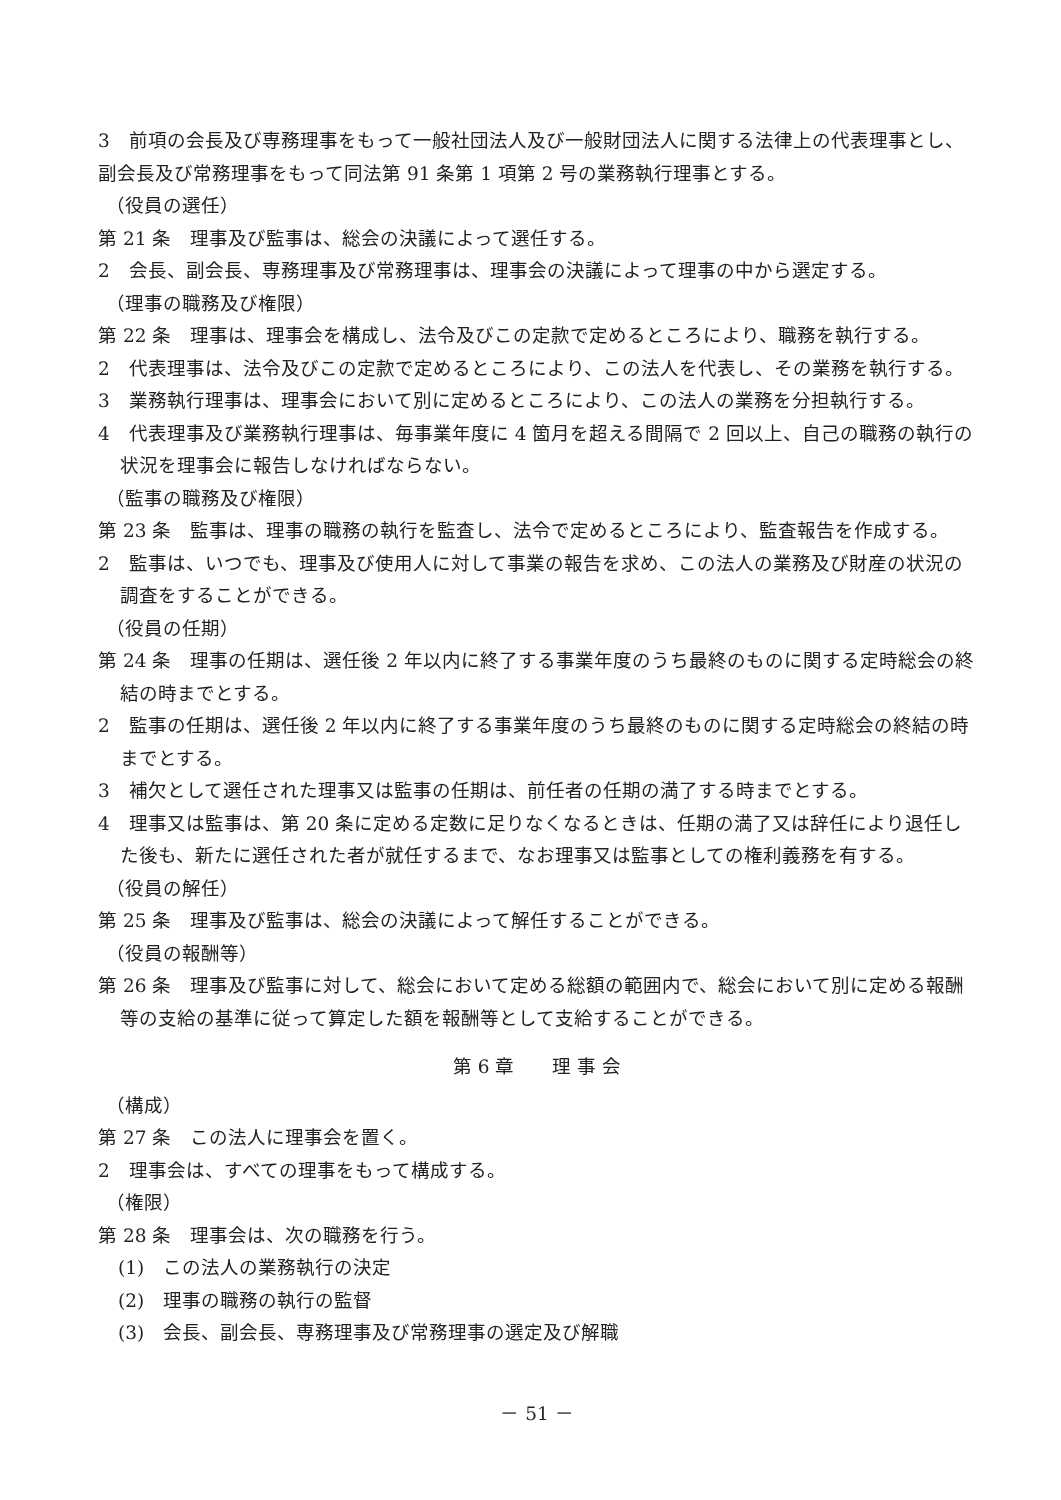3　前項の会長及び専務理事をもって一般社団法人及び一般財団法人に関する法律上の代表理事とし、副会長及び常務理事をもって同法第 91 条第 1 項第 2 号の業務執行理事とする。
（役員の選任）
第 21 条　理事及び監事は、総会の決議によって選任する。
2　会長、副会長、専務理事及び常務理事は、理事会の決議によって理事の中から選定する。
（理事の職務及び権限）
第 22 条　理事は、理事会を構成し、法令及びこの定款で定めるところにより、職務を執行する。
2　代表理事は、法令及びこの定款で定めるところにより、この法人を代表し、その業務を執行する。
3　業務執行理事は、理事会において別に定めるところにより、この法人の業務を分担執行する。
4　代表理事及び業務執行理事は、毎事業年度に 4 箇月を超える間隔で 2 回以上、自己の職務の執行の状況を理事会に報告しなければならない。
（監事の職務及び権限）
第 23 条　監事は、理事の職務の執行を監査し、法令で定めるところにより、監査報告を作成する。
2　監事は、いつでも、理事及び使用人に対して事業の報告を求め、この法人の業務及び財産の状況の調査をすることができる。
（役員の任期）
第 24 条　理事の任期は、選任後 2 年以内に終了する事業年度のうち最終のものに関する定時総会の終結の時までとする。
2　監事の任期は、選任後 2 年以内に終了する事業年度のうち最終のものに関する定時総会の終結の時までとする。
3　補欠として選任された理事又は監事の任期は、前任者の任期の満了する時までとする。
4　理事又は監事は、第 20 条に定める定数に足りなくなるときは、任期の満了又は辞任により退任した後も、新たに選任された者が就任するまで、なお理事又は監事としての権利義務を有する。
（役員の解任）
第 25 条　理事及び監事は、総会の決議によって解任することができる。
（役員の報酬等）
第 26 条　理事及び監事に対して、総会において定める総額の範囲内で、総会において別に定める報酬等の支給の基準に従って算定した額を報酬等として支給することができる。
第 6 章　　理 事 会
（構成）
第 27 条　この法人に理事会を置く。
2　理事会は、すべての理事をもって構成する。
（権限）
第 28 条　理事会は、次の職務を行う。
(1)　この法人の業務執行の決定
(2)　理事の職務の執行の監督
(3)　会長、副会長、専務理事及び常務理事の選定及び解職
－ 51 －